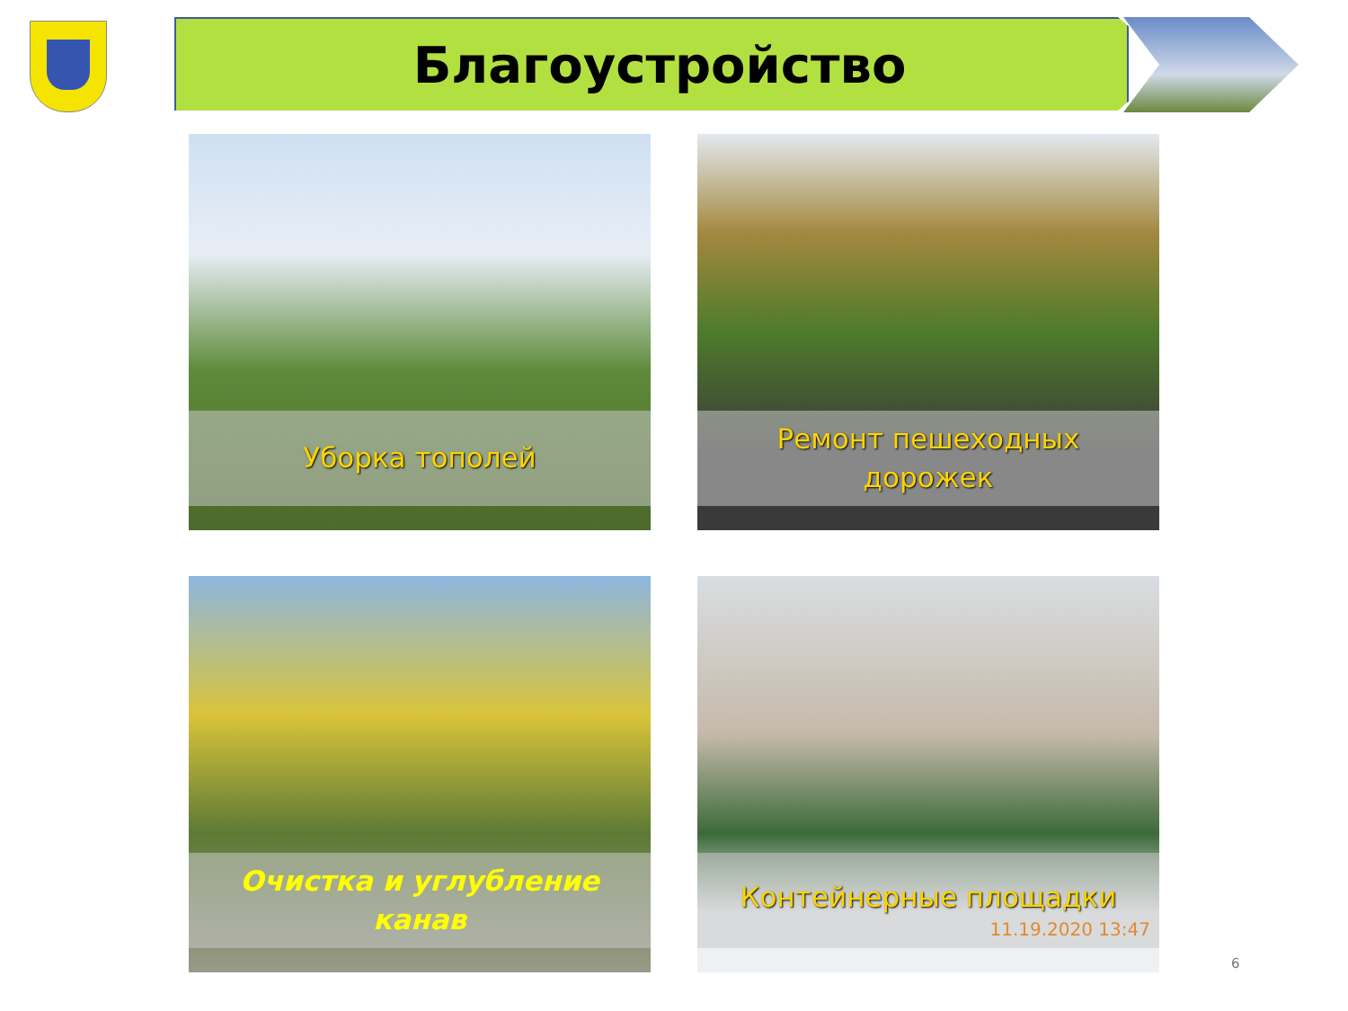Благоустройство
Уборка тополей
Ремонт пешеходных
дорожек
Очистка и углубление
канав
Контейнерные площадки
11.19.2020 13:47
6